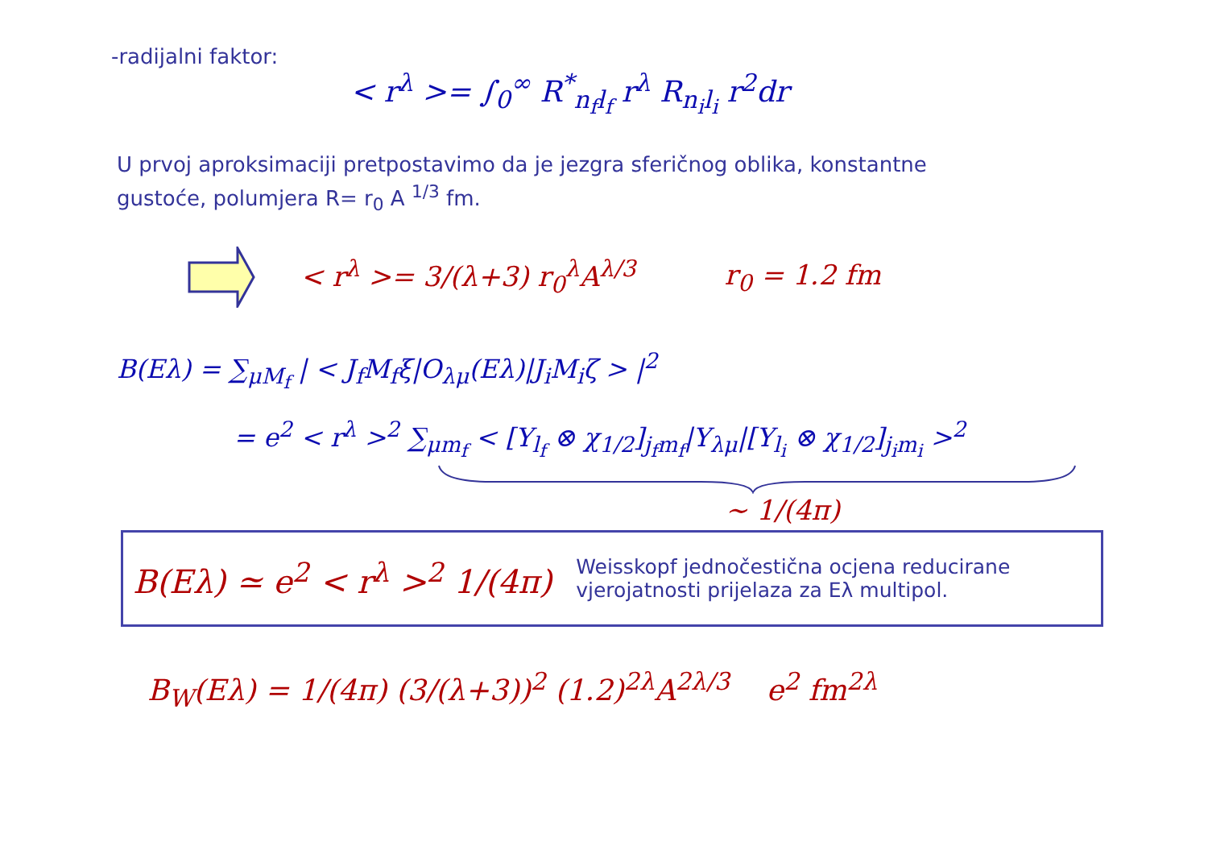-radijalni faktor:
< r<sup>λ</sup> >= ∫<sub>0</sub><sup>∞</sup> R<sup>*</sup><sub>n<sub>f</sub>l<sub>f</sub></sub> r<sup>λ</sup> R<sub>n<sub>i</sub>l<sub>i</sub></sub> r<sup>2</sup>dr
U prvoj aproksimaciji pretpostavimo da je jezgra sferičnog oblika, konstantne
gustoće, polumjera R= r<sub>0</sub> A <sup>1/3</sup> fm.
< r<sup>λ</sup> >= 3/(λ+3) r<sub>0</sub><sup>λ</sup>A<sup>λ/3</sup> r<sub>0</sub> = 1.2 fm
B(Eλ) = ∑<sub>μM<sub>f</sub></sub> | < J<sub>f</sub>M<sub>f</sub>ξ|O<sub>λμ</sub>(Eλ)|J<sub>i</sub>M<sub>i</sub>ζ > |<sup>2</sup>
= e<sup>2</sup> < r<sup>λ</sup> ><sup>2</sup> ∑<sub>μm<sub>f</sub></sub> < [Y<sub>l<sub>f</sub></sub> ⊗ χ<sub>1/2</sub>]<sub>j<sub>f</sub>m<sub>f</sub></sub>|Y<sub>λμ</sub>|[Y<sub>l<sub>i</sub></sub> ⊗ χ<sub>1/2</sub>]<sub>j<sub>i</sub>m<sub>i</sub></sub> ><sup>2</sup>
∼ 1/(4π)
B(Eλ) ≃ e<sup>2</sup> < r<sup>λ</sup> ><sup>2</sup> 1/(4π) Weisskopf jednočestična ocjena reducirane
vjerojatnosti prijelaza za Eλ multipol.
B<sub>W</sub>(Eλ) = 1/(4π) (3/(λ+3))<sup>2</sup> (1.2)<sup>2λ</sup>A<sup>2λ/3</sup> e<sup>2</sup> fm<sup>2λ</sup>